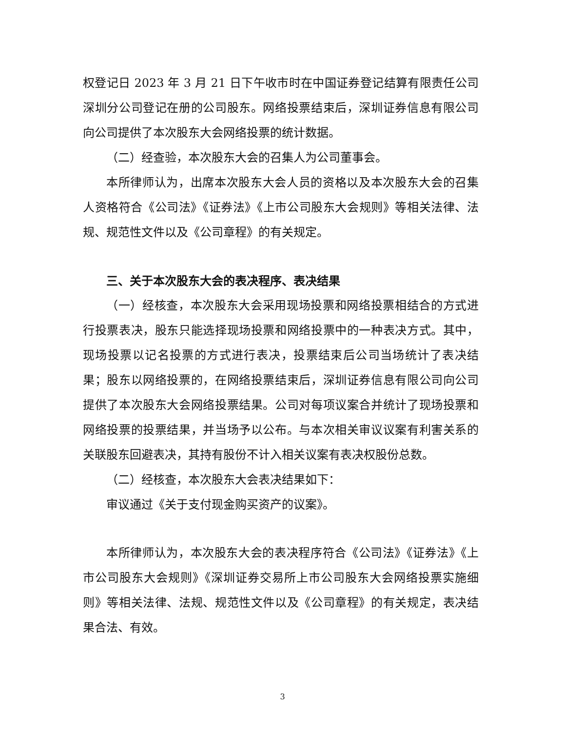权登记日 2023 年 3 月 21 日下午收市时在中国证券登记结算有限责任公司深圳分公司登记在册的公司股东。网络投票结束后，深圳证券信息有限公司向公司提供了本次股东大会网络投票的统计数据。
（二）经查验，本次股东大会的召集人为公司董事会。
本所律师认为，出席本次股东大会人员的资格以及本次股东大会的召集人资格符合《公司法》《证券法》《上市公司股东大会规则》等相关法律、法规、规范性文件以及《公司章程》的有关规定。
三、关于本次股东大会的表决程序、表决结果
（一）经核查，本次股东大会采用现场投票和网络投票相结合的方式进行投票表决，股东只能选择现场投票和网络投票中的一种表决方式。其中，现场投票以记名投票的方式进行表决，投票结束后公司当场统计了表决结果；股东以网络投票的，在网络投票结束后，深圳证券信息有限公司向公司提供了本次股东大会网络投票结果。公司对每项议案合并统计了现场投票和网络投票的投票结果，并当场予以公布。与本次相关审议议案有利害关系的关联股东回避表决，其持有股份不计入相关议案有表决权股份总数。
（二）经核查，本次股东大会表决结果如下：
审议通过《关于支付现金购买资产的议案》。
本所律师认为，本次股东大会的表决程序符合《公司法》《证券法》《上市公司股东大会规则》《深圳证券交易所上市公司股东大会网络投票实施细则》等相关法律、法规、规范性文件以及《公司章程》的有关规定，表决结果合法、有效。
3